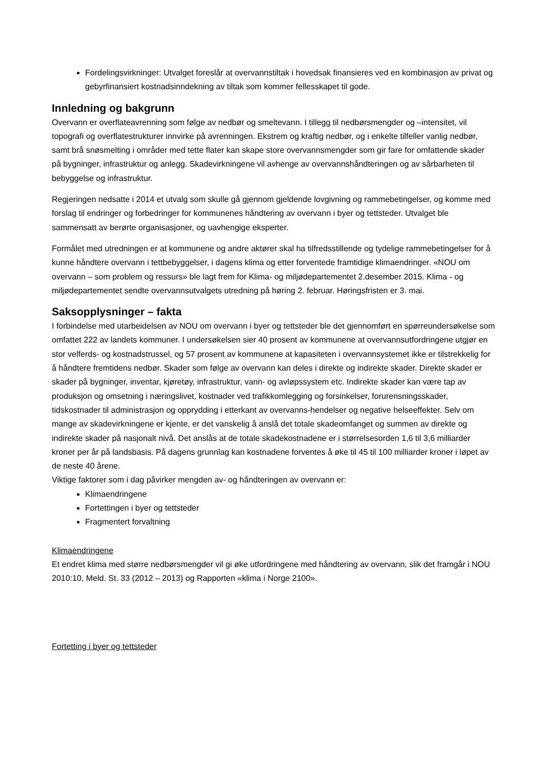Fordelingsvirkninger: Utvalget foreslår at overvannstiltak i hovedsak finansieres ved en kombinasjon av privat og gebyrfinansiert kostnadsinndekning av tiltak som kommer fellesskapet til gode.
Innledning og bakgrunn
Overvann er overflateavrenning som følge av nedbør og smeltevann. I tillegg til nedbørsmengder og –intensitet, vil topografi og overflatestrukturer innvirke på avrenningen. Ekstrem og kraftig nedbør, og i enkelte tilfeller vanlig nedbør, samt brå snøsmelting i områder med tette flater kan skape store overvannsmengder som gir fare for omfattende skader på bygninger, infrastruktur og anlegg. Skadevirkningene vil avhenge av overvannshåndteringen og av sårbarheten til bebyggelse og infrastruktur.
Regjeringen nedsatte i 2014 et utvalg som skulle gå gjennom gjeldende lovgivning og rammebetingelser, og komme med forslag til endringer og forbedringer for kommunenes håndtering av overvann i byer og tettsteder. Utvalget ble sammensatt av berørte organisasjoner, og uavhengige eksperter.
Formålet med utredningen er at kommunene og andre aktører skal ha tilfredsstillende og tydelige rammebetingelser for å kunne håndtere overvann i tettbebyggelser, i dagens klima og etter forventede framtidige klimaendringer. «NOU om overvann – som problem og ressurs» ble lagt frem for Klima- og miljødepartementet 2.desember 2015. Klima - og miljødepartementet sendte overvannsutvalgets utredning på høring 2. februar. Høringsfristen er 3. mai.
Saksopplysninger – fakta
I forbindelse med utarbeidelsen av NOU om overvann i byer og tettsteder ble det gjennomført en spørreundersøkelse som omfattet 222 av landets kommuner. I undersøkelsen sier 40 prosent av kommunene at overvannsutfordringene utgjør en stor velferds- og kostnadstrussel, og 57 prosent av kommunene at kapasiteten i overvannsystemet ikke er tilstrekkelig for å håndtere fremtidens nedbør. Skader som følge av overvann kan deles i direkte og indirekte skader. Direkte skader er skader på bygninger, inventar, kjøretøy, infrastruktur, vann- og avløpssystem etc. Indirekte skader kan være tap av produksjon og omsetning i næringslivet, kostnader ved trafikkomlegging og forsinkelser, forurensningsskader, tidskostnader til administrasjon og opprydding i etterkant av overvanns-hendelser og negative helseeffekter. Selv om mange av skadevirkningene er kjente, er det vanskelig å anslå det totale skadeomfanget og summen av direkte og indirekte skader på nasjonalt nivå. Det anslås at de totale skadekostnadene er i størrelsesorden 1,6 til 3,6 milliarder kroner per år på landsbasis. På dagens grunnlag kan kostnadene forventes å øke til 45 til 100 milliarder kroner i løpet av de neste 40 årene.
Viktige faktorer som i dag påvirker mengden av- og håndteringen av overvann er:
Klimaendringene
Fortettingen i byer og tettsteder
Fragmentert forvaltning
Klimaendringene
Et endret klima med større nedbørsmengder vil gi øke utfordringene med håndtering av overvann, slik det framgår i NOU 2010:10, Meld. St. 33 (2012 – 2013) og Rapporten «klima i Norge 2100».
Fortetting i byer og tettsteder